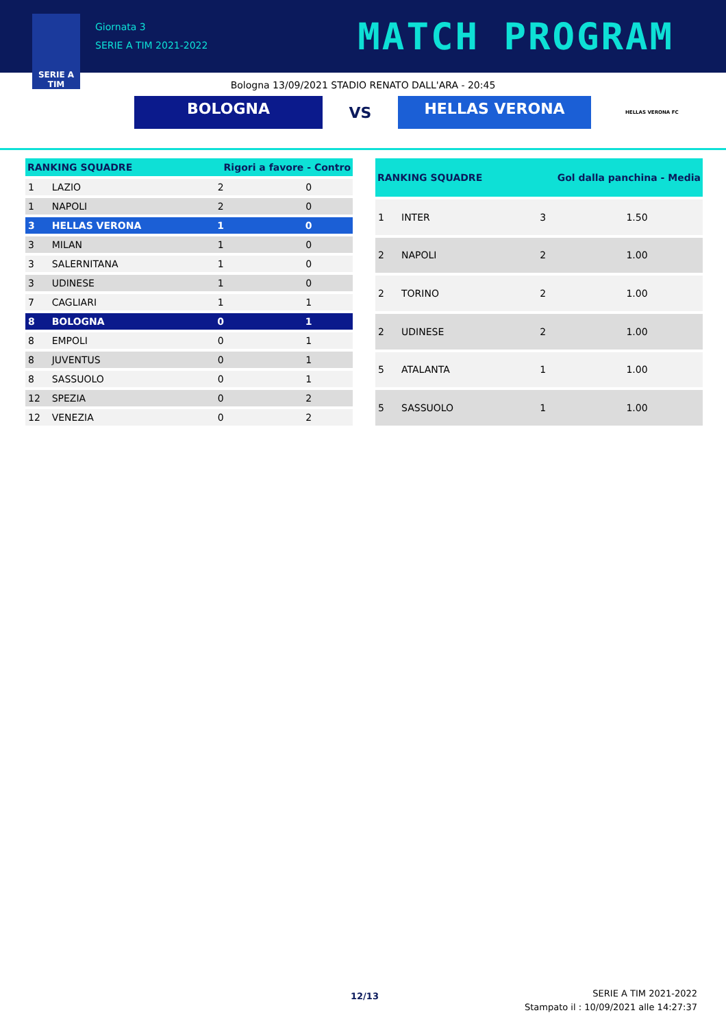SERIE A
TIM
Giornata 3
SERIE A TIM 2021-2022
MATCH PROGRAM
Bologna 13/09/2021 STADIO RENATO DALL'ARA - 20:45
BOLOGNA
VS
HELLAS VERONA
HELLAS VERONA FC
| RANKING SQUADRE | | Rigori a favore - Contro | |
| --- | --- | --- | --- |
| 1 | LAZIO | 2 | 0 |
| 1 | NAPOLI | 2 | 0 |
| 3 | HELLAS VERONA | 1 | 0 |
| 3 | MILAN | 1 | 0 |
| 3 | SALERNITANA | 1 | 0 |
| 3 | UDINESE | 1 | 0 |
| 7 | CAGLIARI | 1 | 1 |
| 8 | BOLOGNA | 0 | 1 |
| 8 | EMPOLI | 0 | 1 |
| 8 | JUVENTUS | 0 | 1 |
| 8 | SASSUOLO | 0 | 1 |
| 12 | SPEZIA | 0 | 2 |
| 12 | VENEZIA | 0 | 2 |
| RANKING SQUADRE | | Gol dalla panchina - Media | |
| --- | --- | --- | --- |
| 1 | INTER | 3 | 1.50 |
| 2 | NAPOLI | 2 | 1.00 |
| 2 | TORINO | 2 | 1.00 |
| 2 | UDINESE | 2 | 1.00 |
| 5 | ATALANTA | 1 | 1.00 |
| 5 | SASSUOLO | 1 | 1.00 |
12/13
SERIE A TIM 2021-2022
Stampato il : 10/09/2021 alle 14:27:37